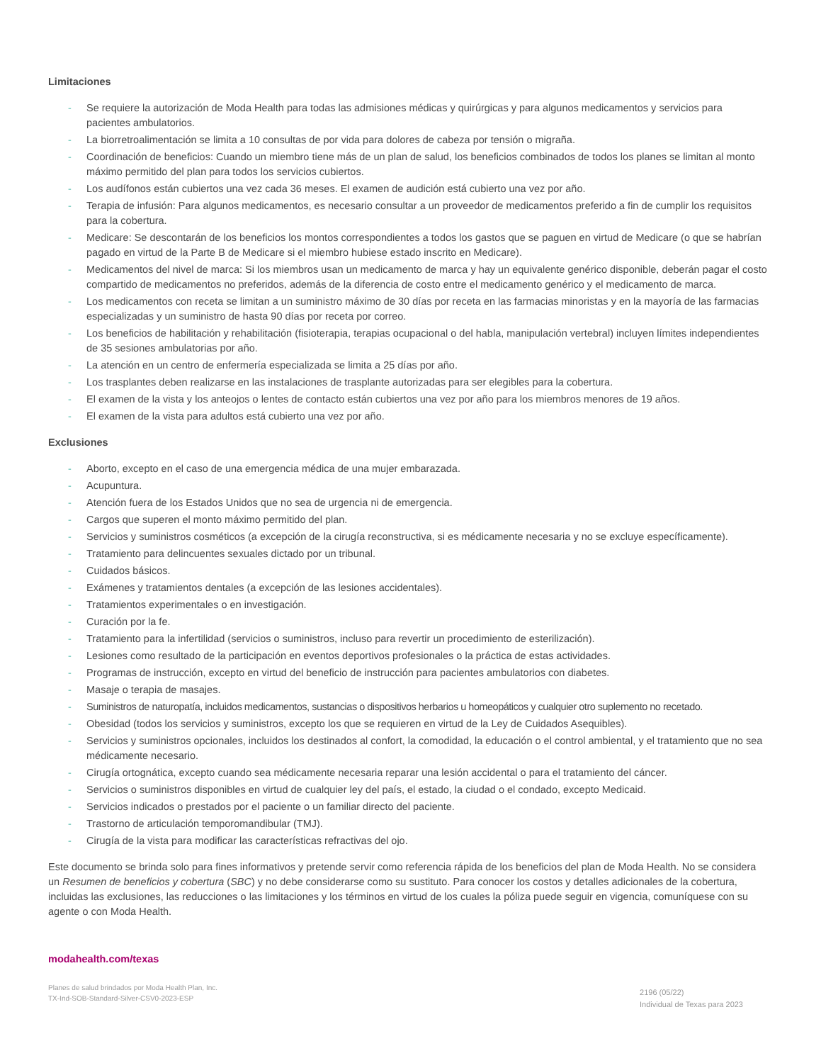Limitaciones
- Se requiere la autorización de Moda Health para todas las admisiones médicas y quirúrgicas y para algunos medicamentos y servicios para pacientes ambulatorios.
- La biorretroalimentación se limita a 10 consultas de por vida para dolores de cabeza por tensión o migraña.
- Coordinación de beneficios: Cuando un miembro tiene más de un plan de salud, los beneficios combinados de todos los planes se limitan al monto máximo permitido del plan para todos los servicios cubiertos.
- Los audífonos están cubiertos una vez cada 36 meses. El examen de audición está cubierto una vez por año.
- Terapia de infusión: Para algunos medicamentos, es necesario consultar a un proveedor de medicamentos preferido a fin de cumplir los requisitos para la cobertura.
- Medicare: Se descontarán de los beneficios los montos correspondientes a todos los gastos que se paguen en virtud de Medicare (o que se habrían pagado en virtud de la Parte B de Medicare si el miembro hubiese estado inscrito en Medicare).
- Medicamentos del nivel de marca: Si los miembros usan un medicamento de marca y hay un equivalente genérico disponible, deberán pagar el costo compartido de medicamentos no preferidos, además de la diferencia de costo entre el medicamento genérico y el medicamento de marca.
- Los medicamentos con receta se limitan a un suministro máximo de 30 días por receta en las farmacias minoristas y en la mayoría de las farmacias especializadas y un suministro de hasta 90 días por receta por correo.
- Los beneficios de habilitación y rehabilitación (fisioterapia, terapias ocupacional o del habla, manipulación vertebral) incluyen límites independientes de 35 sesiones ambulatorias por año.
- La atención en un centro de enfermería especializada se limita a 25 días por año.
- Los trasplantes deben realizarse en las instalaciones de trasplante autorizadas para ser elegibles para la cobertura.
- El examen de la vista y los anteojos o lentes de contacto están cubiertos una vez por año para los miembros menores de 19 años.
- El examen de la vista para adultos está cubierto una vez por año.
Exclusiones
- Aborto, excepto en el caso de una emergencia médica de una mujer embarazada.
- Acupuntura.
- Atención fuera de los Estados Unidos que no sea de urgencia ni de emergencia.
- Cargos que superen el monto máximo permitido del plan.
- Servicios y suministros cosméticos (a excepción de la cirugía reconstructiva, si es médicamente necesaria y no se excluye específicamente).
- Tratamiento para delincuentes sexuales dictado por un tribunal.
- Cuidados básicos.
- Exámenes y tratamientos dentales (a excepción de las lesiones accidentales).
- Tratamientos experimentales o en investigación.
- Curación por la fe.
- Tratamiento para la infertilidad (servicios o suministros, incluso para revertir un procedimiento de esterilización).
- Lesiones como resultado de la participación en eventos deportivos profesionales o la práctica de estas actividades.
- Programas de instrucción, excepto en virtud del beneficio de instrucción para pacientes ambulatorios con diabetes.
- Masaje o terapia de masajes.
- Suministros de naturopatía, incluidos medicamentos, sustancias o dispositivos herbarios u homeopáticos y cualquier otro suplemento no recetado.
- Obesidad (todos los servicios y suministros, excepto los que se requieren en virtud de la Ley de Cuidados Asequibles).
- Servicios y suministros opcionales, incluidos los destinados al confort, la comodidad, la educación o el control ambiental, y el tratamiento que no sea médicamente necesario.
- Cirugía ortognática, excepto cuando sea médicamente necesaria reparar una lesión accidental o para el tratamiento del cáncer.
- Servicios o suministros disponibles en virtud de cualquier ley del país, el estado, la ciudad o el condado, excepto Medicaid.
- Servicios indicados o prestados por el paciente o un familiar directo del paciente.
- Trastorno de articulación temporomandibular (TMJ).
- Cirugía de la vista para modificar las características refractivas del ojo.
Este documento se brinda solo para fines informativos y pretende servir como referencia rápida de los beneficios del plan de Moda Health. No se considera un Resumen de beneficios y cobertura (SBC) y no debe considerarse como su sustituto. Para conocer los costos y detalles adicionales de la cobertura, incluidas las exclusiones, las reducciones o las limitaciones y los términos en virtud de los cuales la póliza puede seguir en vigencia, comuníquese con su agente o con Moda Health.
modahealth.com/texas
Planes de salud brindados por Moda Health Plan, Inc.
TX-Ind-SOB-Standard-Silver-CSV0-2023-ESP
2196 (05/22)
Individual de Texas para 2023